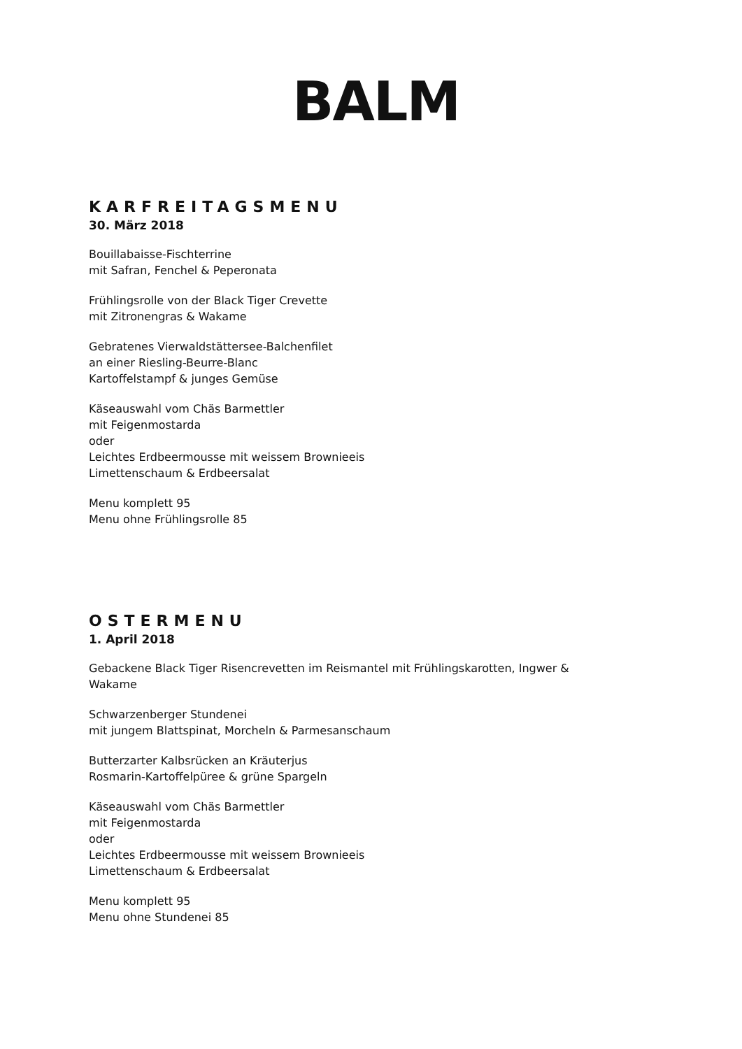BALM
KARFREITAGSMENU
30. März 2018
Bouillabaisse-Fischterrine
mit Safran, Fenchel & Peperonata
Frühlingsrolle von der Black Tiger Crevette
mit Zitronengras & Wakame
Gebratenes Vierwaldstättersee-Balchenfilet
an einer Riesling-Beurre-Blanc
Kartoffelstampf & junges Gemüse
Käseauswahl vom Chäs Barmettler
mit Feigenmostarda
oder
Leichtes Erdbeermousse mit weissem Brownieeis
Limettenschaum & Erdbeersalat
Menu komplett 95
Menu ohne Frühlingsrolle 85
OSTERMENU
1. April 2018
Gebackene Black Tiger Risencrevetten im Reismantel mit Frühlingskarotten, Ingwer &
Wakame
Schwarzenberger Stundenei
mit jungem Blattspinat, Morcheln & Parmesanschaum
Butterzarter Kalbsrücken an Kräuterjus
Rosmarin-Kartoffelpüree & grüne Spargeln
Käseauswahl vom Chäs Barmettler
mit Feigenmostarda
oder
Leichtes Erdbeermousse mit weissem Brownieeis
Limettenschaum & Erdbeersalat
Menu komplett 95
Menu ohne Stundenei 85